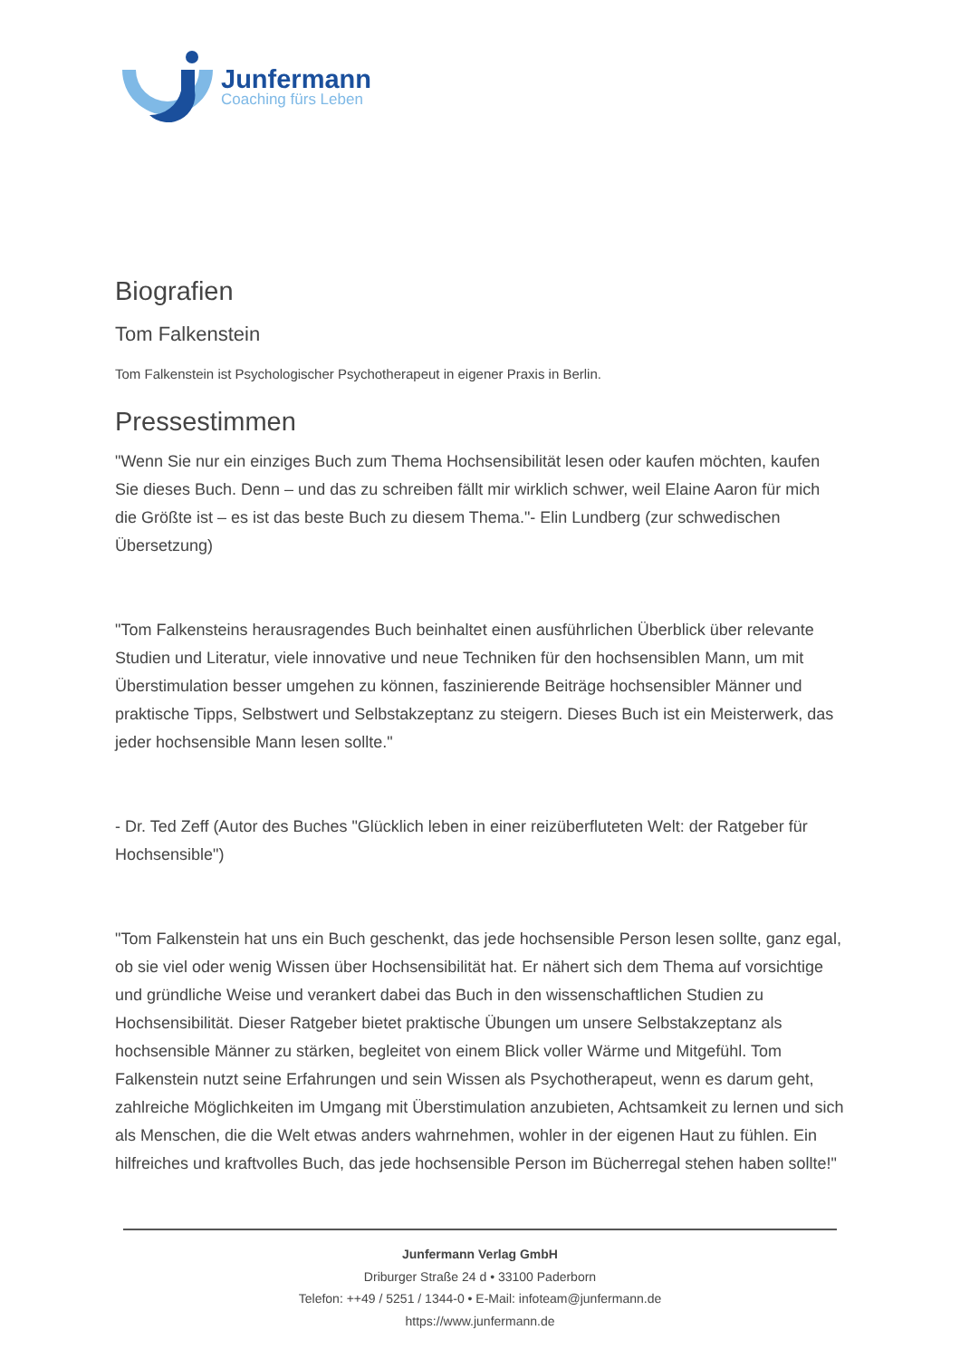Junfermann
Coaching fürs Leben
Biografien
Tom Falkenstein
Tom Falkenstein ist Psychologischer Psychotherapeut in eigener Praxis in Berlin.
Pressestimmen
"Wenn Sie nur ein einziges Buch zum Thema Hochsensibilität lesen oder kaufen möchten, kaufen Sie dieses Buch. Denn – und das zu schreiben fällt mir wirklich schwer, weil Elaine Aaron für mich die Größte ist – es ist das beste Buch zu diesem Thema."- Elin Lundberg (zur schwedischen Übersetzung)
"Tom Falkensteins herausragendes Buch beinhaltet einen ausführlichen Überblick über relevante Studien und Literatur, viele innovative und neue Techniken für den hochsensiblen Mann, um mit Überstimulation besser umgehen zu können, faszinierende Beiträge hochsensibler Männer und praktische Tipps, Selbstwert und Selbstakzeptanz zu steigern. Dieses Buch ist ein Meisterwerk, das jeder hochsensible Mann lesen sollte."
- Dr. Ted Zeff (Autor des Buches "Glücklich leben in einer reizüberfluteten Welt: der Ratgeber für Hochsensible")
"Tom Falkenstein hat uns ein Buch geschenkt, das jede hochsensible Person lesen sollte, ganz egal, ob sie viel oder wenig Wissen über Hochsensibilität hat. Er nähert sich dem Thema auf vorsichtige und gründliche Weise und verankert dabei das Buch in den wissenschaftlichen Studien zu Hochsensibilität. Dieser Ratgeber bietet praktische Übungen um unsere Selbstakzeptanz als hochsensible Männer zu stärken, begleitet von einem Blick voller Wärme und Mitgefühl. Tom Falkenstein nutzt seine Erfahrungen und sein Wissen als Psychotherapeut, wenn es darum geht, zahlreiche Möglichkeiten im Umgang mit Überstimulation anzubieten, Achtsamkeit zu lernen und sich als Menschen, die die Welt etwas anders wahrnehmen, wohler in der eigenen Haut zu fühlen. Ein hilfreiches und kraftvolles Buch, das jede hochsensible Person im Bücherregal stehen haben sollte!"
Junfermann Verlag GmbH
Driburger Straße 24 d • 33100 Paderborn
Telefon: ++49 / 5251 / 1344-0 • E-Mail: infoteam@junfermann.de
https://www.junfermann.de